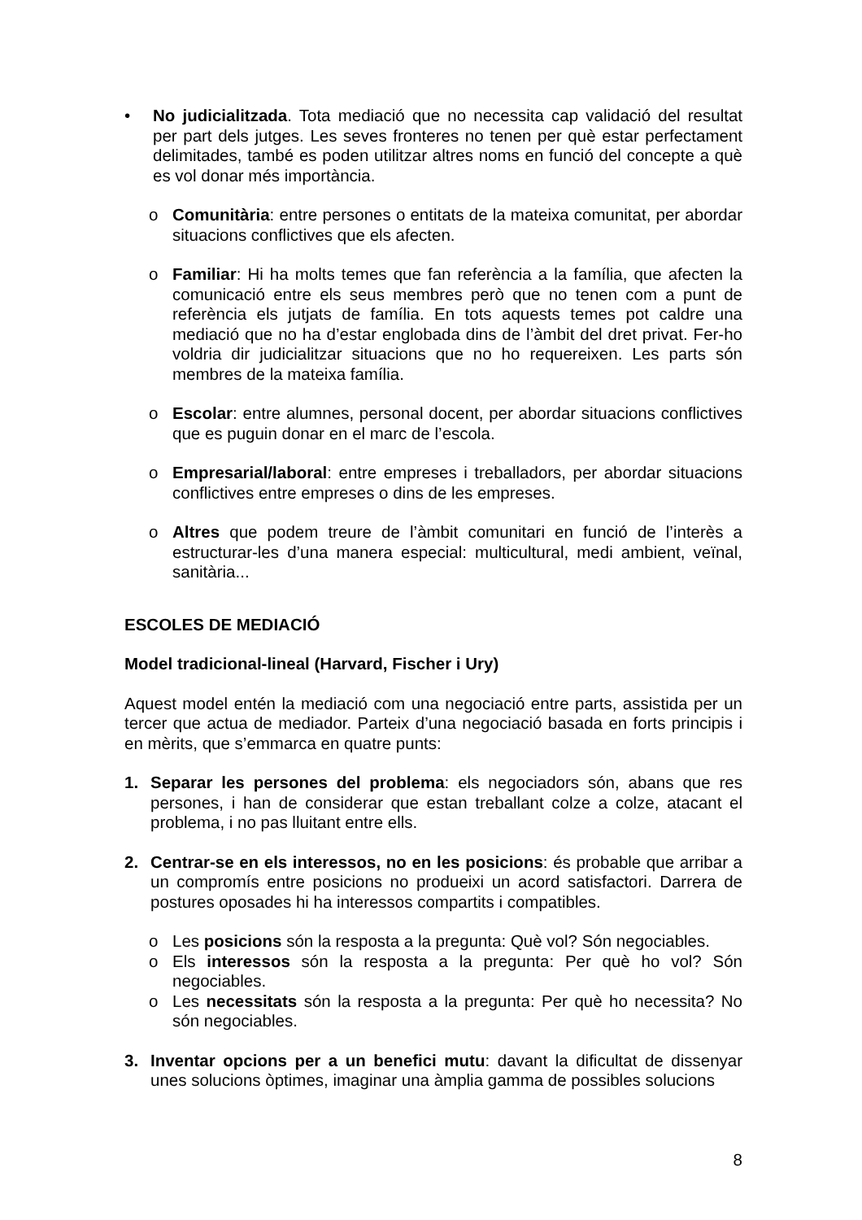• No judicialitzada. Tota mediació que no necessita cap validació del resultat per part dels jutges. Les seves fronteres no tenen per què estar perfectament delimitades, també es poden utilitzar altres noms en funció del concepte a què es vol donar més importància.
o Comunitària: entre persones o entitats de la mateixa comunitat, per abordar situacions conflictives que els afecten.
o Familiar: Hi ha molts temes que fan referència a la família, que afecten la comunicació entre els seus membres però que no tenen com a punt de referència els jutjats de família. En tots aquests temes pot caldre una mediació que no ha d’estar englobada dins de l’àmbit del dret privat. Fer-ho voldria dir judicialitzar situacions que no ho requereixen. Les parts són membres de la mateixa família.
o Escolar: entre alumnes, personal docent, per abordar situacions conflictives que es puguin donar en el marc de l’escola.
o Empresarial/laboral: entre empreses i treballadors, per abordar situacions conflictives entre empreses o dins de les empreses.
o Altres que podem treure de l’àmbit comunitari en funció de l’interès a estructurar-les d’una manera especial: multicultural, medi ambient, veïnal, sanitària...
ESCOLES DE MEDIACIÓ
Model tradicional-lineal (Harvard, Fischer i Ury)
Aquest model entén la mediació com una negociació entre parts, assistida per un tercer que actua de mediador. Parteix d’una negociació basada en forts principis i en mèrits, que s’emmarca en quatre punts:
1. Separar les persones del problema: els negociadors són, abans que res persones, i han de considerar que estan treballant colze a colze, atacant el problema, i no pas lluitant entre ells.
2. Centrar-se en els interessos, no en les posicions: és probable que arribar a un compromís entre posicions no produeixi un acord satisfactori. Darrera de postures oposades hi ha interessos compartits i compatibles.
o Les posicions són la resposta a la pregunta: Què vol? Són negociables.
o Els interessos són la resposta a la pregunta: Per què ho vol? Són negociables.
o Les necessitats són la resposta a la pregunta: Per què ho necessita? No són negociables.
3. Inventar opcions per a un benefici mutu: davant la dificultat de dissenyar unes solucions òptimes, imaginar una àmplia gamma de possibles solucions
8